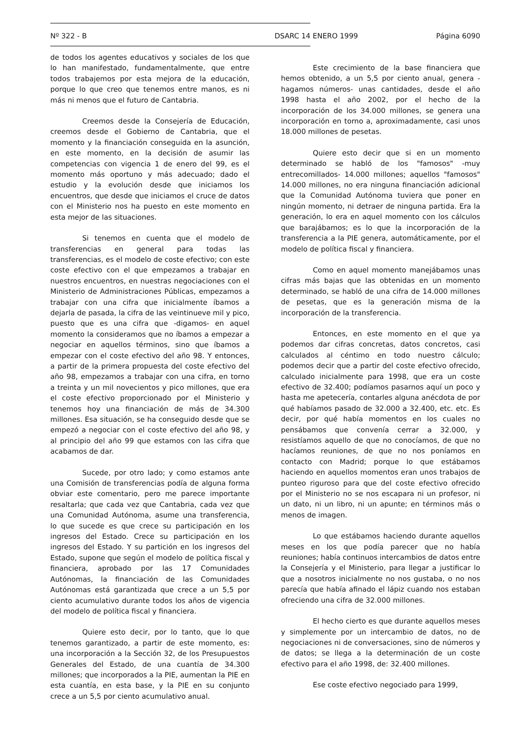Nº 322 - B DSARC 14 ENERO 1999 Página 6090
de todos los agentes educativos y sociales de los que lo han manifestado, fundamentalmente, que entre todos trabajemos por esta mejora de la educación, porque lo que creo que tenemos entre manos, es ni más ni menos que el futuro de Cantabria.
Creemos desde la Consejería de Educación, creemos desde el Gobierno de Cantabria, que el momento y la financiación conseguida en la asunción, en este momento, en la decisión de asumir las competencias con vigencia 1 de enero del 99, es el momento más oportuno y más adecuado; dado el estudio y la evolución desde que iniciamos los encuentros, que desde que iniciamos el cruce de datos con el Ministerio nos ha puesto en este momento en esta mejor de las situaciones.
Si tenemos en cuenta que el modelo de transferencias en general para todas las transferencias, es el modelo de coste efectivo; con este coste efectivo con el que empezamos a trabajar en nuestros encuentros, en nuestras negociaciones con el Ministerio de Administraciones Públicas, empezamos a trabajar con una cifra que inicialmente íbamos a dejarla de pasada, la cifra de las veintinueve mil y pico, puesto que es una cifra que -digamos- en aquel momento la consideramos que no íbamos a empezar a negociar en aquellos términos, sino que íbamos a empezar con el coste efectivo del año 98. Y entonces, a partir de la primera propuesta del coste efectivo del año 98, empezamos a trabajar con una cifra, en torno a treinta y un mil novecientos y pico millones, que era el coste efectivo proporcionado por el Ministerio y tenemos hoy una financiación de más de 34.300 millones. Esa situación, se ha conseguido desde que se empezó a negociar con el coste efectivo del año 98, y al principio del año 99 que estamos con las cifra que acabamos de dar.
Sucede, por otro lado; y como estamos ante una Comisión de transferencias podía de alguna forma obviar este comentario, pero me parece importante resaltarla; que cada vez que Cantabria, cada vez que una Comunidad Autónoma, asume una transferencia, lo que sucede es que crece su participación en los ingresos del Estado. Crece su participación en los ingresos del Estado. Y su partición en los ingresos del Estado, supone que según el modelo de política fiscal y financiera, aprobado por las 17 Comunidades Autónomas, la financiación de las Comunidades Autónomas está garantizada que crece a un 5,5 por ciento acumulativo durante todos los años de vigencia del modelo de política fiscal y financiera.
Quiere esto decir, por lo tanto, que lo que tenemos garantizado, a partir de este momento, es: una incorporación a la Sección 32, de los Presupuestos Generales del Estado, de una cuantía de 34.300 millones; que incorporados a la PIE, aumentan la PIE en esta cuantía, en esta base, y la PIE en su conjunto crece a un 5,5 por ciento acumulativo anual.
Este crecimiento de la base financiera que hemos obtenido, a un 5,5 por ciento anual, genera -hagamos números- unas cantidades, desde el año 1998 hasta el año 2002, por el hecho de la incorporación de los 34.000 millones, se genera una incorporación en torno a, aproximadamente, casi unos 18.000 millones de pesetas.
Quiere esto decir que si en un momento determinado se habló de los "famosos" -muy entrecomillados- 14.000 millones; aquellos "famosos" 14.000 millones, no era ninguna financiación adicional que la Comunidad Autónoma tuviera que poner en ningún momento, ni detraer de ninguna partida. Era la generación, lo era en aquel momento con los cálculos que barajábamos; es lo que la incorporación de la transferencia a la PIE genera, automáticamente, por el modelo de política fiscal y financiera.
Como en aquel momento manejábamos unas cifras más bajas que las obtenidas en un momento determinado, se habló de una cifra de 14.000 millones de pesetas, que es la generación misma de la incorporación de la transferencia.
Entonces, en este momento en el que ya podemos dar cifras concretas, datos concretos, casi calculados al céntimo en todo nuestro cálculo; podemos decir que a partir del coste efectivo ofrecido, calculado inicialmente para 1998, que era un coste efectivo de 32.400; podíamos pasarnos aquí un poco y hasta me apetecería, contarles alguna anécdota de por qué habíamos pasado de 32.000 a 32.400, etc. etc. Es decir, por qué había momentos en los cuales no pensábamos que convenía cerrar a 32.000, y resistíamos aquello de que no conocíamos, de que no hacíamos reuniones, de que no nos poníamos en contacto con Madrid; porque lo que estábamos haciendo en aquellos momentos eran unos trabajos de punteo riguroso para que del coste efectivo ofrecido por el Ministerio no se nos escapara ni un profesor, ni un dato, ni un libro, ni un apunte; en términos más o menos de imagen.
Lo que estábamos haciendo durante aquellos meses en los que podía parecer que no había reuniones; había continuos intercambios de datos entre la Consejería y el Ministerio, para llegar a justificar lo que a nosotros inicialmente no nos gustaba, o no nos parecía que había afinado el lápiz cuando nos estaban ofreciendo una cifra de 32.000 millones.
El hecho cierto es que durante aquellos meses y simplemente por un intercambio de datos, no de negociaciones ni de conversaciones, sino de números y de datos; se llega a la determinación de un coste efectivo para el año 1998, de: 32.400 millones.
Ese coste efectivo negociado para 1999,